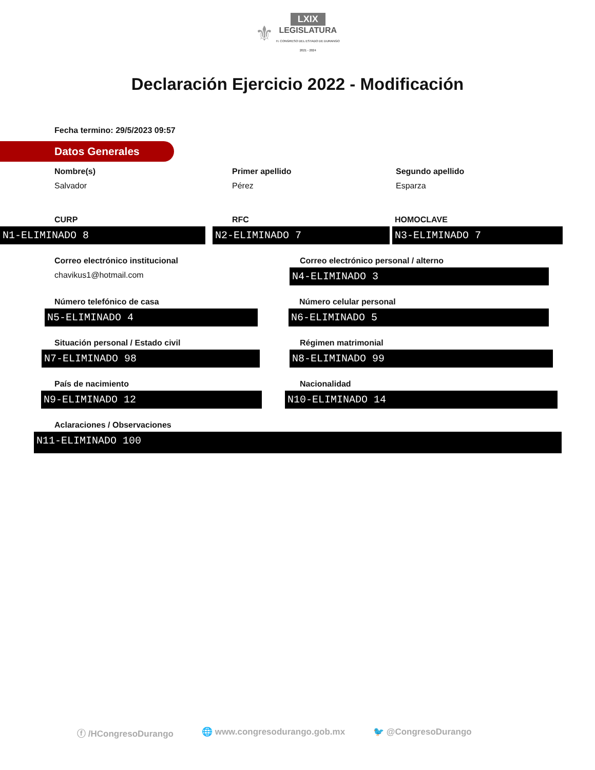⚜ LXIX
LEGISLATURA
H. CONGRESO DEL ESTADO DE DURANGO
2021 - 2024
Declaración Ejercicio 2022 - Modificación
Fecha termino: 29/5/2023 09:57
Datos Generales
Nombre(s)
Salvador
Primer apellido
Pérez
Segundo apellido
Esparza
CURP
N1-ELIMINADO 8
RFC
N2-ELIMINADO 7
HOMOCLAVE
N3-ELIMINADO 7
Correo electrónico institucional
chavikus1@hotmail.com
Correo electrónico personal / alterno
N4-ELIMINADO 3
Número telefónico de casa
N5-ELIMINADO 4
Número celular personal
N6-ELIMINADO 5
Situación personal / Estado civil
N7-ELIMINADO 98
Régimen matrimonial
N8-ELIMINADO 99
País de nacimiento
N9-ELIMINADO 12
Nacionalidad
N10-ELIMINADO 14
Aclaraciones / Observaciones
N11-ELIMINADO 100
ⓕ /HCongresoDurango 🌐 www.congresodurango.gob.mx 🐦 @CongresoDurango